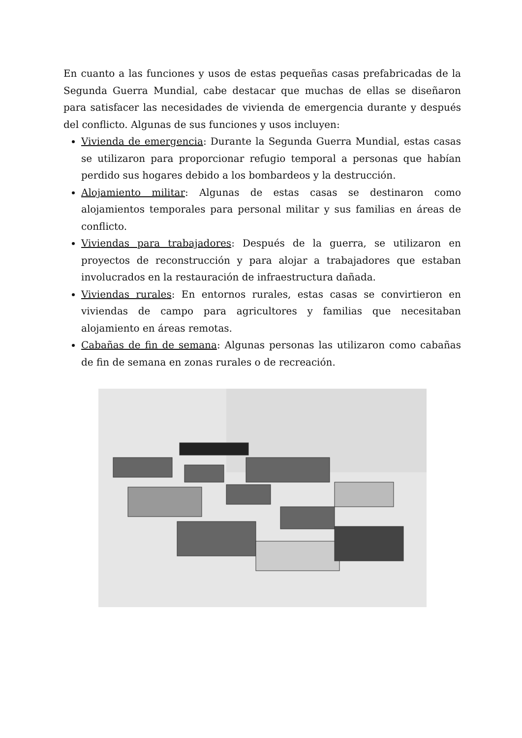En cuanto a las funciones y usos de estas pequeñas casas prefabricadas de la Segunda Guerra Mundial, cabe destacar que muchas de ellas se diseñaron para satisfacer las necesidades de vivienda de emergencia durante y después del conflicto. Algunas de sus funciones y usos incluyen:
Vivienda de emergencia: Durante la Segunda Guerra Mundial, estas casas se utilizaron para proporcionar refugio temporal a personas que habían perdido sus hogares debido a los bombardeos y la destrucción.
Alojamiento militar: Algunas de estas casas se destinaron como alojamientos temporales para personal militar y sus familias en áreas de conflicto.
Viviendas para trabajadores: Después de la guerra, se utilizaron en proyectos de reconstrucción y para alojar a trabajadores que estaban involucrados en la restauración de infraestructura dañada.
Viviendas rurales: En entornos rurales, estas casas se convirtieron en viviendas de campo para agricultores y familias que necesitaban alojamiento en áreas remotas.
Cabañas de fin de semana: Algunas personas las utilizaron como cabañas de fin de semana en zonas rurales o de recreación.